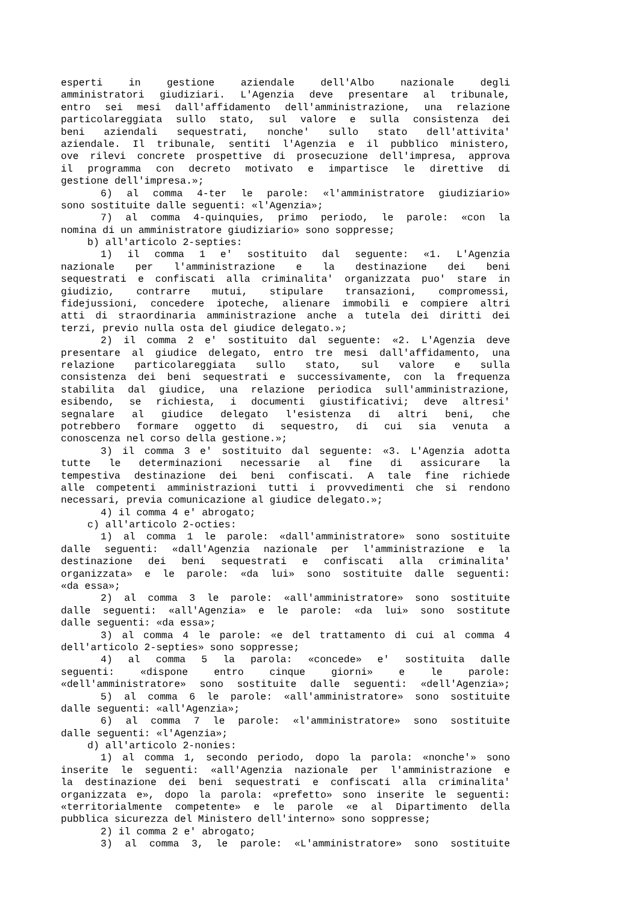esperti in gestione aziendale dell'Albo nazionale degli
amministratori giudiziari. L'Agenzia deve presentare al tribunale,
entro sei mesi dall'affidamento dell'amministrazione, una relazione
particolareggiata sullo stato, sul valore e sulla consistenza dei
beni aziendali sequestrati, nonche' sullo stato dell'attivita'
aziendale. Il tribunale, sentiti l'Agenzia e il pubblico ministero,
ove rilevi concrete prospettive di prosecuzione dell'impresa, approva
il programma con decreto motivato e impartisce le direttive di
gestione dell'impresa.»;
6) al comma 4-ter le parole: «l'amministratore giudiziario»
sono sostituite dalle seguenti: «l'Agenzia»;
7) al comma 4-quinquies, primo periodo, le parole: «con la
nomina di un amministratore giudiziario» sono soppresse;
b) all'articolo 2-septies:
1) il comma 1 e' sostituito dal seguente: «1. L'Agenzia
nazionale per l'amministrazione e la destinazione dei beni
sequestrati e confiscati alla criminalita' organizzata puo' stare in
giudizio, contrarre mutui, stipulare transazioni, compromessi,
fidejussioni, concedere ipoteche, alienare immobili e compiere altri
atti di straordinaria amministrazione anche a tutela dei diritti dei
terzi, previo nulla osta del giudice delegato.»;
2) il comma 2 e' sostituito dal seguente: «2. L'Agenzia deve
presentare al giudice delegato, entro tre mesi dall'affidamento, una
relazione particolareggiata sullo stato, sul valore e sulla
consistenza dei beni sequestrati e successivamente, con la frequenza
stabilita dal giudice, una relazione periodica sull'amministrazione,
esibendo, se richiesta, i documenti giustificativi; deve altresi'
segnalare al giudice delegato l'esistenza di altri beni, che
potrebbero formare oggetto di sequestro, di cui sia venuta a
conoscenza nel corso della gestione.»;
3) il comma 3 e' sostituito dal seguente: «3. L'Agenzia adotta
tutte le determinazioni necessarie al fine di assicurare la
tempestiva destinazione dei beni confiscati. A tale fine richiede
alle competenti amministrazioni tutti i provvedimenti che si rendono
necessari, previa comunicazione al giudice delegato.»;
4) il comma 4 e' abrogato;
c) all'articolo 2-octies:
1) al comma 1 le parole: «dall'amministratore» sono sostituite
dalle seguenti: «dall'Agenzia nazionale per l'amministrazione e la
destinazione dei beni sequestrati e confiscati alla criminalita'
organizzata» e le parole: «da lui» sono sostituite dalle seguenti:
«da essa»;
2) al comma 3 le parole: «all'amministratore» sono sostituite
dalle seguenti: «all'Agenzia» e le parole: «da lui» sono sostitute
dalle seguenti: «da essa»;
3) al comma 4 le parole: «e del trattamento di cui al comma 4
dell'articolo 2-septies» sono soppresse;
4) al comma 5 la parola: «concede» e' sostituita dalle
seguenti: «dispone entro cinque giorni» e le parole:
«dell'amministratore» sono sostituite dalle seguenti: «dell'Agenzia»;
5) al comma 6 le parole: «all'amministratore» sono sostituite
dalle seguenti: «all'Agenzia»;
6) al comma 7 le parole: «l'amministratore» sono sostituite
dalle seguenti: «l'Agenzia»;
d) all'articolo 2-nonies:
1) al comma 1, secondo periodo, dopo la parola: «nonche'» sono
inserite le seguenti: «all'Agenzia nazionale per l'amministrazione e
la destinazione dei beni sequestrati e confiscati alla criminalita'
organizzata e», dopo la parola: «prefetto» sono inserite le seguenti:
«territorialmente competente» e le parole «e al Dipartimento della
pubblica sicurezza del Ministero dell'interno» sono soppresse;
2) il comma 2 e' abrogato;
3) al comma 3, le parole: «L'amministratore» sono sostituite